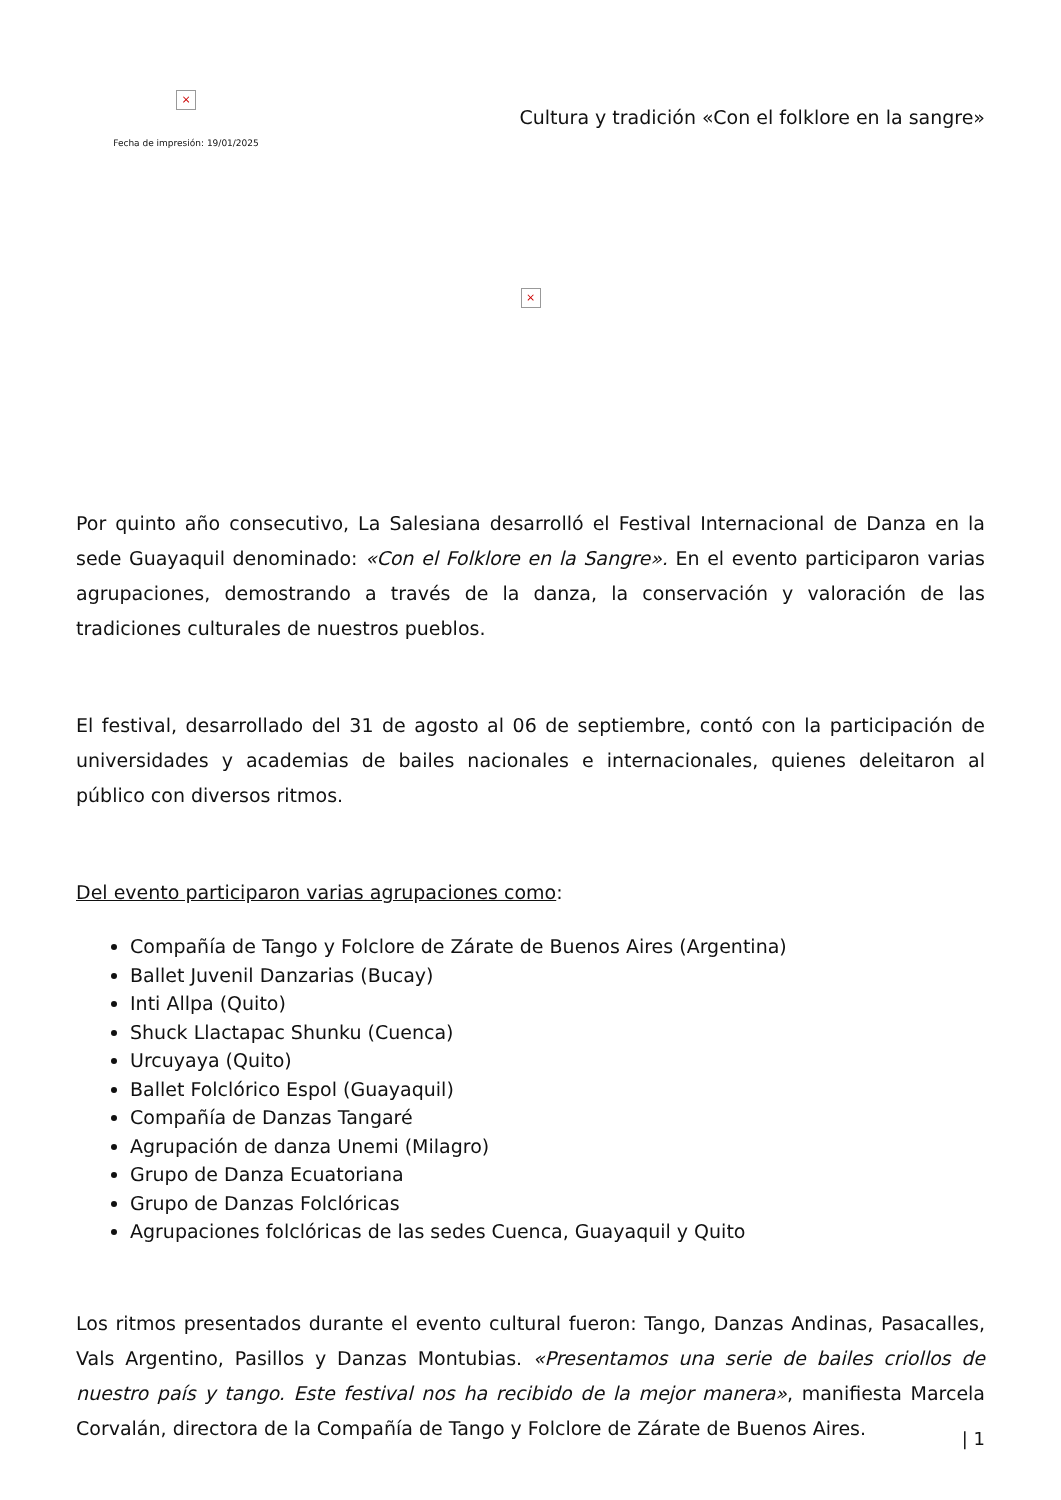×
Fecha de impresión: 19/01/2025
Cultura y tradición «Con el folklore en la sangre»
×
Por quinto año consecutivo, La Salesiana desarrolló el Festival Internacional de Danza en la sede Guayaquil denominado: «Con el Folklore en la Sangre». En el evento participaron varias agrupaciones, demostrando a través de la danza, la conservación y valoración de las tradiciones culturales de nuestros pueblos.
El festival, desarrollado del 31 de agosto al 06 de septiembre, contó con la participación de universidades y academias de bailes nacionales e internacionales, quienes deleitaron al público con diversos ritmos.
Del evento participaron varias agrupaciones como:
Compañía de Tango y Folclore de Zárate de Buenos Aires (Argentina)
Ballet Juvenil Danzarias (Bucay)
Inti Allpa (Quito)
Shuck Llactapac Shunku (Cuenca)
Urcuyaya (Quito)
Ballet Folclórico Espol (Guayaquil)
Compañía de Danzas Tangaré
Agrupación de danza Unemi (Milagro)
Grupo de Danza Ecuatoriana
Grupo de Danzas Folclóricas
Agrupaciones folclóricas de las sedes Cuenca, Guayaquil y Quito
Los ritmos presentados durante el evento cultural fueron: Tango, Danzas Andinas, Pasacalles, Vals Argentino, Pasillos y Danzas Montubias. «Presentamos una serie de bailes criollos de nuestro país y tango. Este festival nos ha recibido de la mejor manera», manifiesta Marcela Corvalán, directora de la Compañía de Tango y Folclore de Zárate de Buenos Aires.
| 1